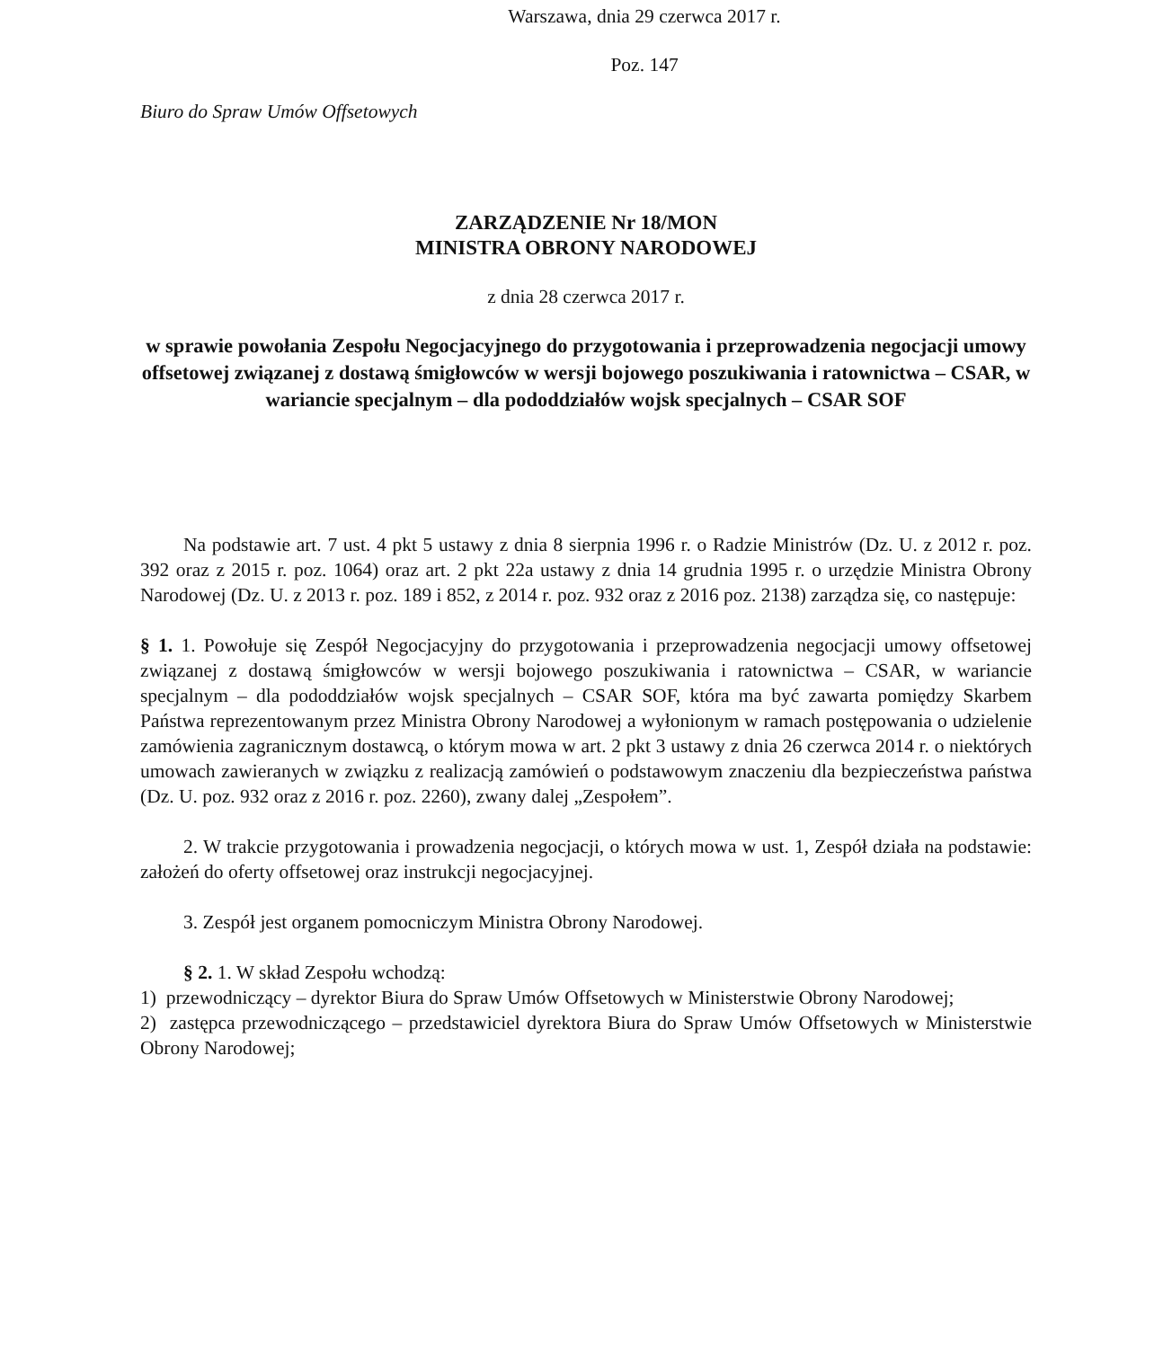Warszawa, dnia 29 czerwca 2017 r.
Poz. 147
Biuro do Spraw Umów Offsetowych
ZARZĄDZENIE Nr 18/MON
MINISTRA OBRONY NARODOWEJ
z dnia 28 czerwca 2017 r.
w sprawie powołania Zespołu Negocjacyjnego do przygotowania i przeprowadzenia negocjacji umowy offsetowej związanej z dostawą śmigłowców w wersji bojowego poszukiwania i ratownictwa – CSAR, w wariancie specjalnym – dla pododdziałów wojsk specjalnych – CSAR SOF
Na podstawie art. 7 ust. 4 pkt 5 ustawy z dnia 8 sierpnia 1996 r. o Radzie Ministrów (Dz. U. z 2012 r. poz. 392 oraz z 2015 r. poz. 1064) oraz art. 2 pkt 22a ustawy z dnia 14 grudnia 1995 r. o urzędzie Ministra Obrony Narodowej (Dz. U. z 2013 r. poz. 189 i 852, z 2014 r. poz. 932 oraz z 2016 poz. 2138) zarządza się, co następuje:
§ 1. 1. Powołuje się Zespół Negocjacyjny do przygotowania i przeprowadzenia negocjacji umowy offsetowej związanej z dostawą śmigłowców w wersji bojowego poszukiwania i ratownictwa – CSAR, w wariancie specjalnym – dla pododdziałów wojsk specjalnych – CSAR SOF, która ma być zawarta pomiędzy Skarbem Państwa reprezentowanym przez Ministra Obrony Narodowej a wyłonionym w ramach postępowania o udzielenie zamówienia zagranicznym dostawcą, o którym mowa w art. 2 pkt 3 ustawy z dnia 26 czerwca 2014 r. o niektórych umowach zawieranych w związku z realizacją zamówień o podstawowym znaczeniu dla bezpieczeństwa państwa (Dz. U. poz. 932 oraz z 2016 r. poz. 2260), zwany dalej „Zespołem”.
2. W trakcie przygotowania i prowadzenia negocjacji, o których mowa w ust. 1, Zespół działa na podstawie: założeń do oferty offsetowej oraz instrukcji negocjacyjnej.
3. Zespół jest organem pomocniczym Ministra Obrony Narodowej.
§ 2. 1. W skład Zespołu wchodzą:
1) przewodniczący – dyrektor Biura do Spraw Umów Offsetowych w Ministerstwie Obrony Narodowej;
2) zastępca przewodniczącego – przedstawiciel dyrektora Biura do Spraw Umów Offsetowych w Ministerstwie Obrony Narodowej;